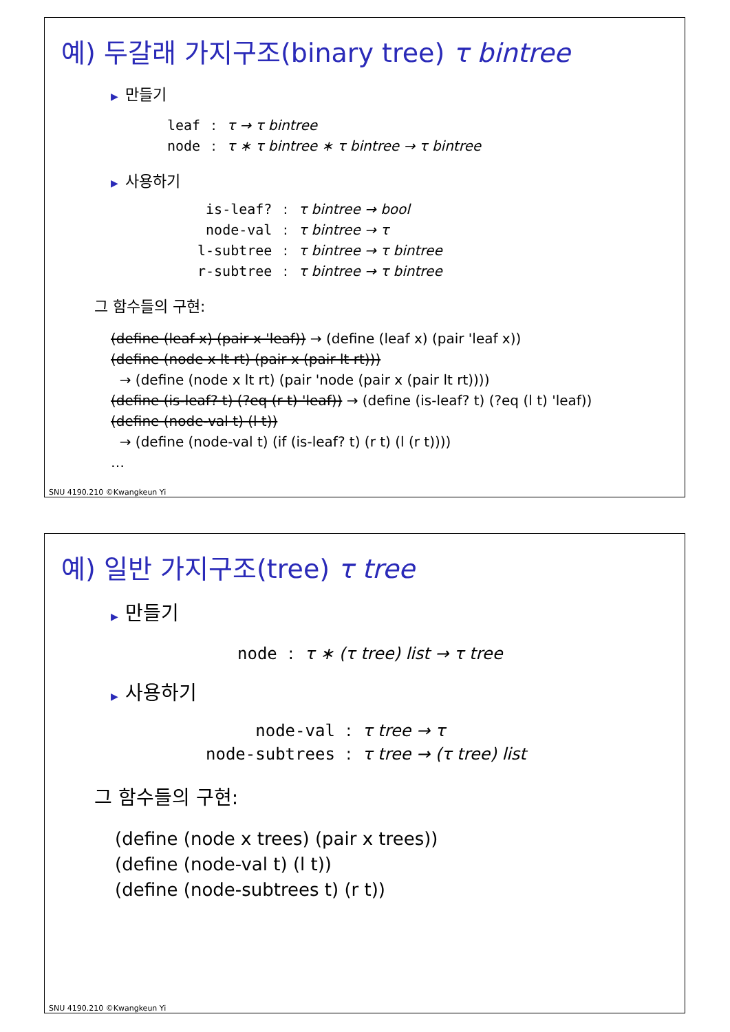예) 두갈래 가지구조(binary tree) τ bintree
▶ 만들기
| leaf | : | τ → τ bintree |
| node | : | τ ∗ τ bintree ∗ τ bintree → τ bintree |
▶ 사용하기
| is-leaf? | : | τ bintree → bool |
| node-val | : | τ bintree → τ |
| l-subtree | : | τ bintree → τ bintree |
| r-subtree | : | τ bintree → τ bintree |
그 함수들의 구현:
(define (leaf x) (pair x 'leaf)) → (define (leaf x) (pair 'leaf x))
(define (node x lt rt) (pair x (pair lt rt)))
→ (define (node x lt rt) (pair 'node (pair x (pair lt rt))))
(define (is-leaf? t) (?eq (r t) 'leaf)) → (define (is-leaf? t) (?eq (l t) 'leaf))
(define (node-val t) (l t))
→ (define (node-val t) (if (is-leaf? t) (r t) (l (r t))))
…
SNU 4190.210 ©Kwangkeun Yi
예) 일반 가지구조(tree) τ tree
▶ 만들기
| node | : | τ ∗ (τ tree) list → τ tree |
▶ 사용하기
| node-val | : | τ tree → τ |
| node-subtrees | : | τ tree → (τ tree) list |
그 함수들의 구현:
(define (node x trees) (pair x trees))
(define (node-val t) (l t))
(define (node-subtrees t) (r t))
SNU 4190.210 ©Kwangkeun Yi